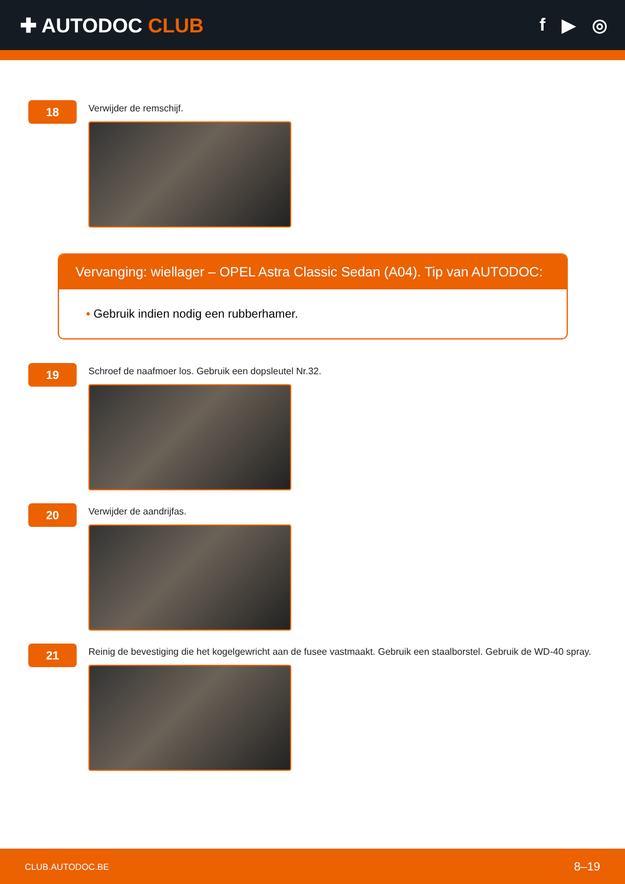✚ AUTODOC CLUB f ▶ ◎
18
Verwijder de remschijf.
Vervanging: wiellager – OPEL Astra Classic Sedan (A04). Tip van AUTODOC:
• Gebruik indien nodig een rubberhamer.
19
Schroef de naafmoer los. Gebruik een dopsleutel Nr.32.
20
Verwijder de aandrijfas.
21
Reinig de bevestiging die het kogelgewricht aan de fusee vastmaakt. Gebruik een staalborstel. Gebruik de WD-40 spray.
CLUB.AUTODOC.BE 8–19